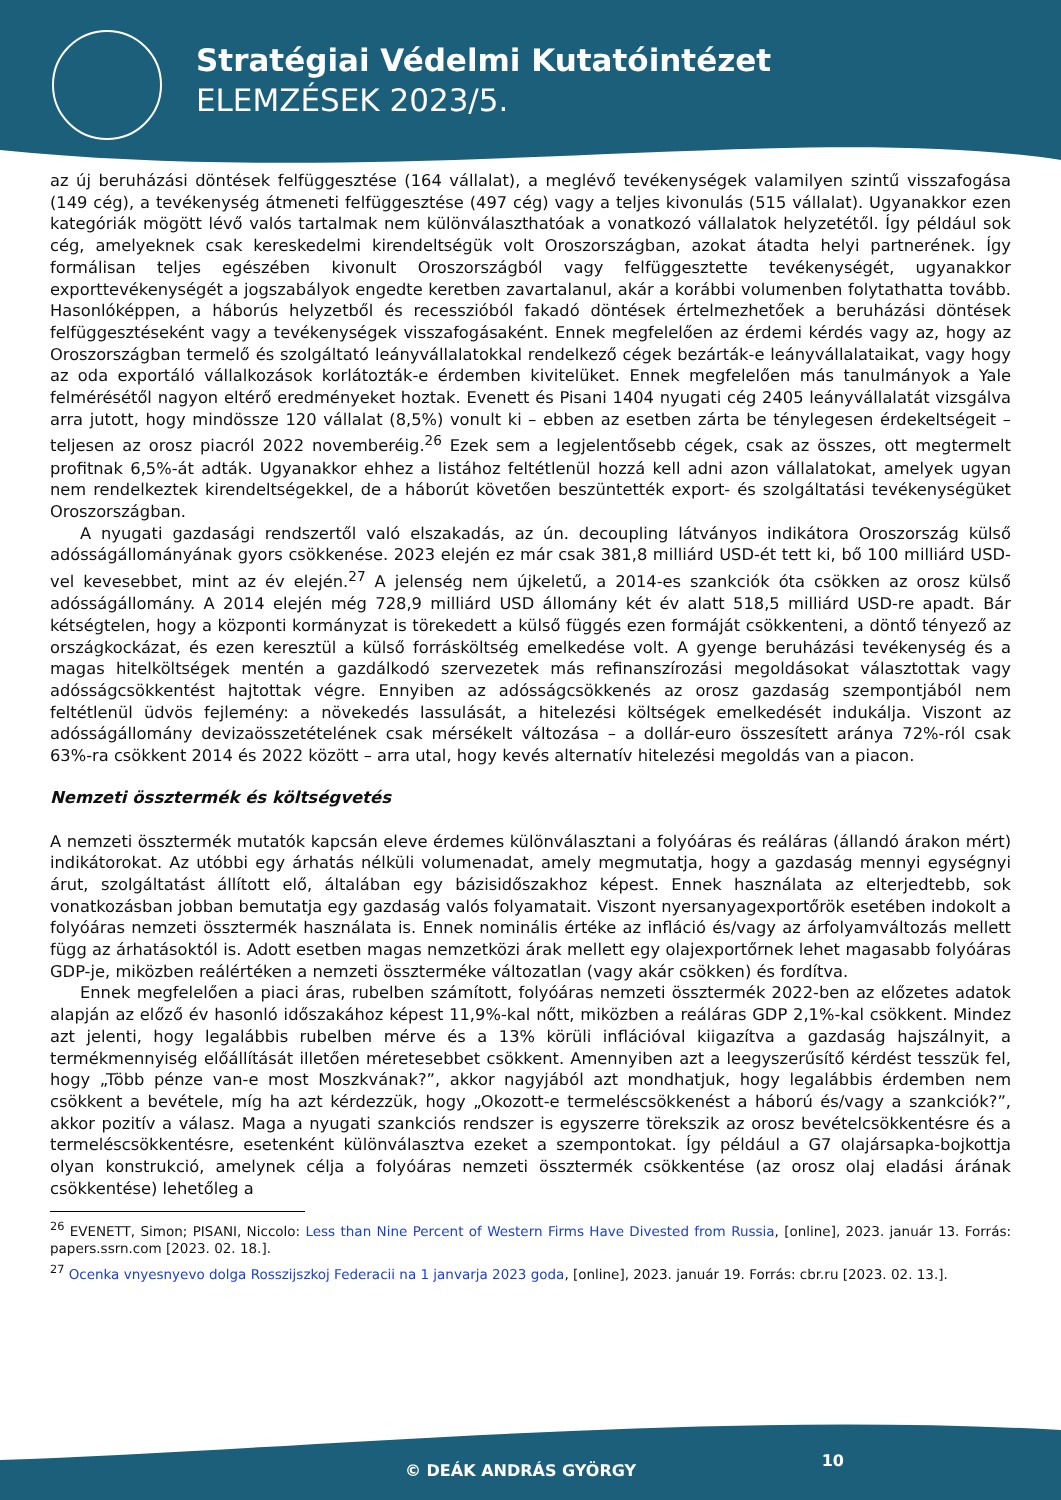Stratégiai Védelmi Kutatóintézet
ELEMZÉSEK 2023/5.
az új beruházási döntések felfüggesztése (164 vállalat), a meglévő tevékenységek valamilyen szintű visszafogása (149 cég), a tevékenység átmeneti felfüggesztése (497 cég) vagy a teljes kivonulás (515 vállalat). Ugyanakkor ezen kategóriák mögött lévő valós tartalmak nem különválaszthatóak a vonatkozó vállalatok helyzetétől. Így például sok cég, amelyeknek csak kereskedelmi kirendeltségük volt Oroszországban, azokat átadta helyi partnerének. Így formálisan teljes egészében kivonult Oroszországból vagy felfüggesztette tevékenységét, ugyanakkor exporttevékenységét a jogszabályok engedte keretben zavartalanul, akár a korábbi volumenben folytathatta tovább. Hasonlóképpen, a háborús helyzetből és recesszióból fakadó döntések értelmezhetőek a beruházási döntések felfüggesztéseként vagy a tevékenységek visszafogásaként. Ennek megfelelően az érdemi kérdés vagy az, hogy az Oroszországban termelő és szolgáltató leányvállalatokkal rendelkező cégek bezárták-e leányvállalataikat, vagy hogy az oda exportáló vállalkozások korlátozták-e érdemben kivitelüket. Ennek megfelelően más tanulmányok a Yale felmérésétől nagyon eltérő eredményeket hoztak. Evenett és Pisani 1404 nyugati cég 2405 leányvállalatát vizsgálva arra jutott, hogy mindössze 120 vállalat (8,5%) vonult ki – ebben az esetben zárta be ténylegesen érdekeltségeit – teljesen az orosz piacról 2022 novemberéig.<sup>26</sup> Ezek sem a legjelentősebb cégek, csak az összes, ott megtermelt profitnak 6,5%-át adták. Ugyanakkor ehhez a listához feltétlenül hozzá kell adni azon vállalatokat, amelyek ugyan nem rendelkeztek kirendeltségekkel, de a háborút követően beszüntették export- és szolgáltatási tevékenységüket Oroszországban.
A nyugati gazdasági rendszertől való elszakadás, az ún. decoupling látványos indikátora Oroszország külső adósságállományának gyors csökkenése. 2023 elején ez már csak 381,8 milliárd USD-ét tett ki, bő 100 milliárd USD-vel kevesebbet, mint az év elején.<sup>27</sup> A jelenség nem újkeletű, a 2014-es szankciók óta csökken az orosz külső adósságállomány. A 2014 elején még 728,9 milliárd USD állomány két év alatt 518,5 milliárd USD-re apadt. Bár kétségtelen, hogy a központi kormányzat is törekedett a külső függés ezen formáját csökkenteni, a döntő tényező az országkockázat, és ezen keresztül a külső forrásköltség emelkedése volt. A gyenge beruházási tevékenység és a magas hitelköltségek mentén a gazdálkodó szervezetek más refinanszírozási megoldásokat választottak vagy adósságcsökkentést hajtottak végre. Ennyiben az adósságcsökkenés az orosz gazdaság szempontjából nem feltétlenül üdvös fejlemény: a növekedés lassulását, a hitelezési költségek emelkedését indukálja. Viszont az adósságállomány devizaösszetételének csak mérsékelt változása – a dollár-euro összesített aránya 72%-ról csak 63%-ra csökkent 2014 és 2022 között – arra utal, hogy kevés alternatív hitelezési megoldás van a piacon.
Nemzeti össztermék és költségvetés
A nemzeti össztermék mutatók kapcsán eleve érdemes különválasztani a folyóáras és reáláras (állandó árakon mért) indikátorokat. Az utóbbi egy árhatás nélküli volumenadat, amely megmutatja, hogy a gazdaság mennyi egységnyi árut, szolgáltatást állított elő, általában egy bázisidőszakhoz képest. Ennek használata az elterjedtebb, sok vonatkozásban jobban bemutatja egy gazdaság valós folyamatait. Viszont nyersanyagexportőrök esetében indokolt a folyóáras nemzeti össztermék használata is. Ennek nominális értéke az infláció és/vagy az árfolyamváltozás mellett függ az árhatásoktól is. Adott esetben magas nemzetközi árak mellett egy olajexportőrnek lehet magasabb folyóáras GDP-je, miközben reálértéken a nemzeti összterméke változatlan (vagy akár csökken) és fordítva.
Ennek megfelelően a piaci áras, rubelben számított, folyóáras nemzeti össztermék 2022-ben az előzetes adatok alapján az előző év hasonló időszakához képest 11,9%-kal nőtt, miközben a reáláras GDP 2,1%-kal csökkent. Mindez azt jelenti, hogy legalábbis rubelben mérve és a 13% körüli inflációval kiigazítva a gazdaság hajszálnyit, a termékmennyiség előállítását illetően méretesebbet csökkent. Amennyiben azt a leegyszerűsítő kérdést tesszük fel, hogy „Több pénze van-e most Moszkvának?”, akkor nagyjából azt mondhatjuk, hogy legalábbis érdemben nem csökkent a bevétele, míg ha azt kérdezzük, hogy „Okozott-e termeléscsökkenést a háború és/vagy a szankciók?”, akkor pozitív a válasz. Maga a nyugati szankciós rendszer is egyszerre törekszik az orosz bevételcsökkentésre és a termeléscsökkentésre, esetenként különválasztva ezeket a szempontokat. Így például a G7 olajársapka-bojkottja olyan konstrukció, amelynek célja a folyóáras nemzeti össztermék csökkentése (az orosz olaj eladási árának csökkentése) lehetőleg a
<sup>26</sup> EVENETT, Simon; PISANI, Niccolo: Less than Nine Percent of Western Firms Have Divested from Russia, [online], 2023. január 13. Forrás: papers.ssrn.com [2023. 02. 18.].
<sup>27</sup> Ocenka vnyesnyevo dolga Rosszijszkoj Federacii na 1 janvarja 2023 goda, [online], 2023. január 19. Forrás: cbr.ru [2023. 02. 13.].
© DEÁK ANDRÁS GYÖRGY 10